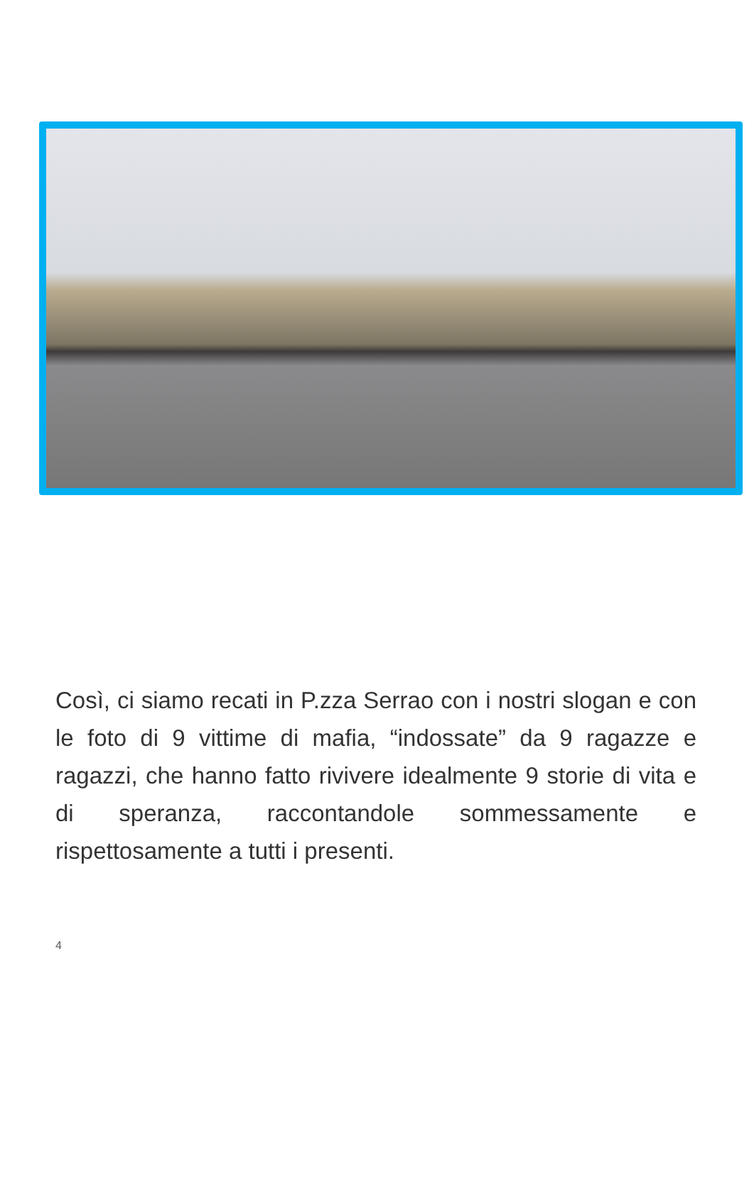Così, ci siamo recati in P.zza Serrao con i nostri slogan e con le foto di 9 vittime di mafia, “indossate” da 9 ragazze e ragazzi, che hanno fatto rivivere idealmente 9 storie di vita e di speranza, raccontandole sommessamente e rispettosamente a tutti i presenti.
4